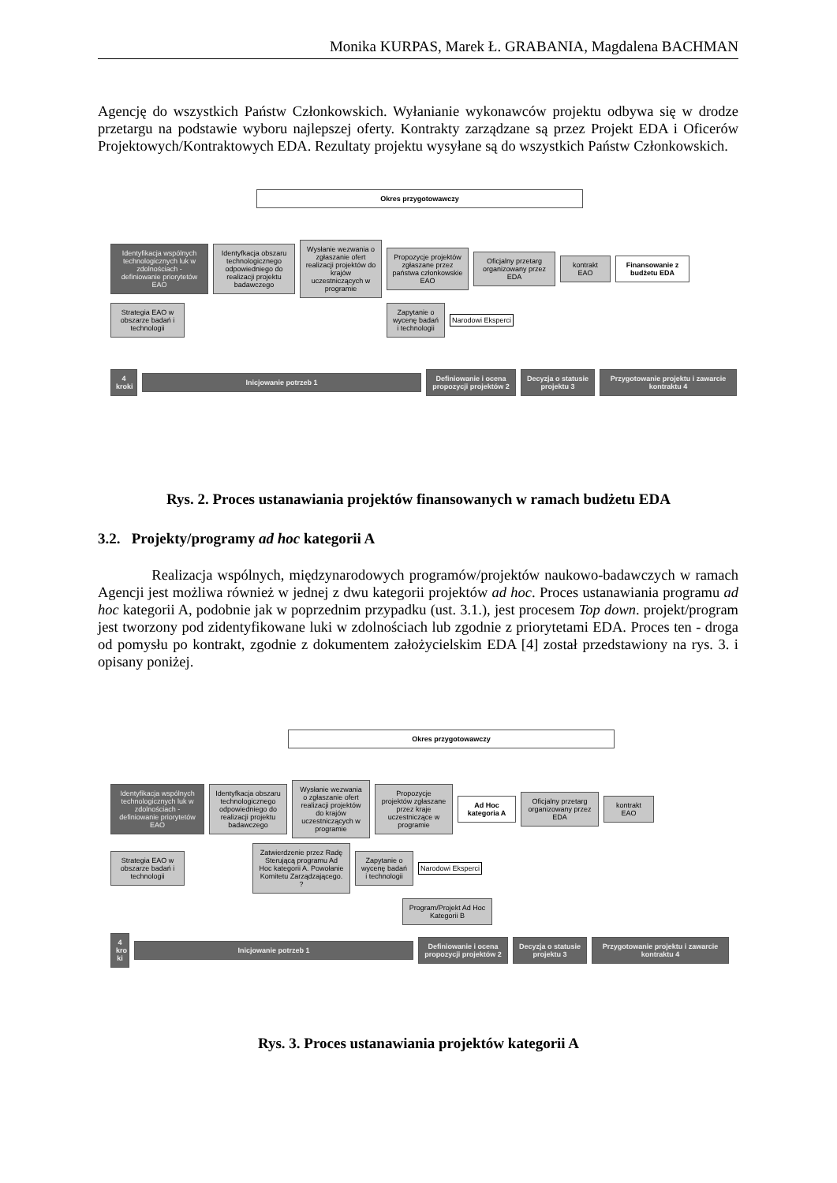Monika KURPAS, Marek Ł. GRABANIA, Magdalena BACHMAN
Agencję do wszystkich Państw Członkowskich. Wyłanianie wykonawców projektu odbywa się w drodze przetargu na podstawie wyboru najlepszej oferty. Kontrakty zarządzane są przez Projekt EDA i Oficerów Projektowych/Kontraktowych EDA. Rezultaty projektu wysyłane są do wszystkich Państw Członkowskich.
Okres przygotowawczy
Identyfikacja wspólnych technologicznych luk w zdolnościach - definiowanie priorytetów EAO
Identyfkacja obszaru technologicznego odpowiedniego do realizacji projektu badawczego
Wysłanie wezwania o zgłaszanie ofert realizacji projektów do krajów uczestniczących w programie
Propozycje projektów zgłaszane przez państwa członkowskie EAO
Oficjalny przetarg organizowany przez EDA
kontrakt EAO
Finansowanie z budżetu EDA
Strategia EAO w obszarze badań i technologii
Zapytanie o wycenę badań i technologii
Narodowi Eksperci
4 kroki
Inicjowanie potrzeb 1
Definiowanie i ocena propozycji projektów 2
Decyzja o statusie projektu 3
Przygotowanie projektu i zawarcie kontraktu 4
Rys. 2. Proces ustanawiania projektów finansowanych w ramach budżetu EDA
3.2. Projekty/programy ad hoc kategorii A
Realizacja wspólnych, międzynarodowych programów/projektów naukowo-badawczych w ramach Agencji jest możliwa również w jednej z dwu kategorii projektów ad hoc. Proces ustanawiania programu ad hoc kategorii A, podobnie jak w poprzednim przypadku (ust. 3.1.), jest procesem Top down. projekt/program jest tworzony pod zidentyfikowane luki w zdolnościach lub zgodnie z priorytetami EDA. Proces ten - droga od pomysłu po kontrakt, zgodnie z dokumentem założycielskim EDA [4] został przedstawiony na rys. 3. i opisany poniżej.
Okres przygotowawczy
Identyfikacja wspólnych technologicznych luk w zdolnościach - definiowanie priorytetów EAO
Identyfkacja obszaru technologicznego odpowiedniego do realizacji projektu badawczego
Wysłanie wezwania o zgłaszanie ofert realizacji projektów do krajów uczestniczących w programie
Propozycje projektów zgłaszane przez kraje uczestniczące w programie
Ad Hoc kategoria A
Oficjalny przetarg organizowany przez EDA
kontrakt EAO
Strategia EAO w obszarze badań i technologii
Zatwierdzenie przez Radę Sterującą programu Ad Hoc kategorii A. Powołanie Komitetu Zarządzającego. ?
Zapytanie o wycenę badań i technologii
Narodowi Eksperci
Program/Projekt Ad Hoc Kategorii B
4 kro ki
Inicjowanie potrzeb 1
Definiowanie i ocena propozycji projektów 2
Decyzja o statusie projektu 3
Przygotowanie projektu i zawarcie kontraktu 4
Rys. 3. Proces ustanawiania projektów kategorii A